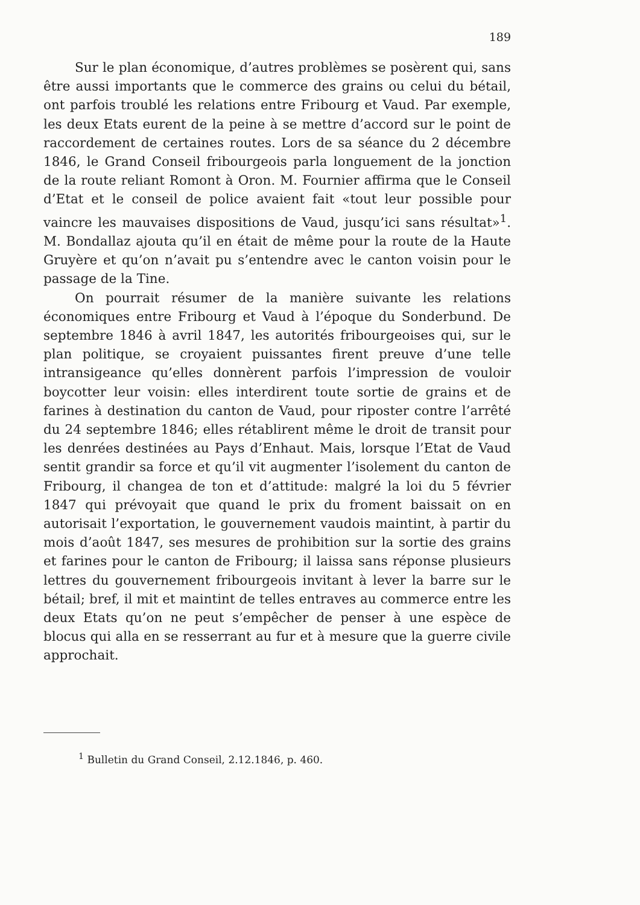189
Sur le plan économique, d’autres problèmes se posèrent qui, sans être aussi importants que le commerce des grains ou celui du bétail, ont parfois troublé les relations entre Fribourg et Vaud. Par exemple, les deux Etats eurent de la peine à se mettre d’accord sur le point de raccordement de certaines routes. Lors de sa séance du 2 décembre 1846, le Grand Conseil fribourgeois parla longuement de la jonction de la route reliant Romont à Oron. M. Fournier affirma que le Conseil d’Etat et le conseil de police avaient fait «tout leur possible pour vaincre les mauvaises dispositions de Vaud, jusqu’ici sans résultat»<sup>1</sup>. M. Bondallaz ajouta qu’il en était de même pour la route de la Haute Gruyère et qu’on n’avait pu s’entendre avec le canton voisin pour le passage de la Tine.
On pourrait résumer de la manière suivante les relations économiques entre Fribourg et Vaud à l’époque du Sonderbund. De septembre 1846 à avril 1847, les autorités fribourgeoises qui, sur le plan politique, se croyaient puissantes firent preuve d’une telle intransigeance qu’elles donnèrent parfois l’impression de vouloir boycotter leur voisin: elles interdirent toute sortie de grains et de farines à destination du canton de Vaud, pour riposter contre l’arrêté du 24 septembre 1846; elles rétablirent même le droit de transit pour les denrées destinées au Pays d’Enhaut. Mais, lorsque l’Etat de Vaud sentit grandir sa force et qu’il vit augmenter l’isolement du canton de Fribourg, il changea de ton et d’attitude: malgré la loi du 5 février 1847 qui prévoyait que quand le prix du froment baissait on en autorisait l’exportation, le gouvernement vaudois maintint, à partir du mois d’août 1847, ses mesures de prohibition sur la sortie des grains et farines pour le canton de Fribourg; il laissa sans réponse plusieurs lettres du gouvernement fribourgeois invitant à lever la barre sur le bétail; bref, il mit et maintint de telles entraves au commerce entre les deux Etats qu’on ne peut s’empêcher de penser à une espèce de blocus qui alla en se resserrant au fur et à mesure que la guerre civile approchait.
<sup>1</sup> Bulletin du Grand Conseil, 2.12.1846, p. 460.